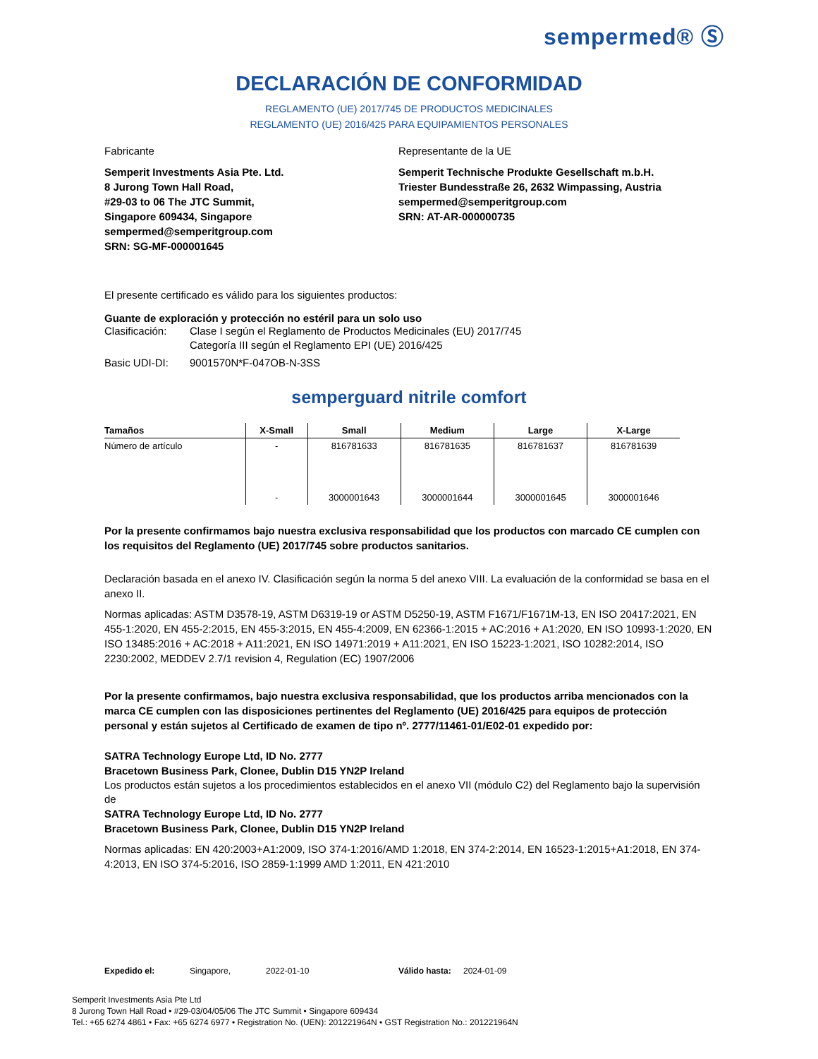sempermed® Ⓢ
DECLARACIÓN DE CONFORMIDAD
REGLAMENTO (UE) 2017/745 DE PRODUCTOS MEDICINALES
REGLAMENTO (UE) 2016/425 PARA EQUIPAMIENTOS PERSONALES
Fabricante
Semperit Investments Asia Pte. Ltd.
8 Jurong Town Hall Road,
#29-03 to 06 The JTC Summit,
Singapore 609434, Singapore
sempermed@semperitgroup.com
SRN: SG-MF-000001645
Representante de la UE
Semperit Technische Produkte Gesellschaft m.b.H.
Triester Bundesstraße 26, 2632 Wimpassing, Austria
sempermed@semperitgroup.com
SRN: AT-AR-000000735
El presente certificado es válido para los siguientes productos:
Guante de exploración y protección no estéril para un solo uso
Clasificación: Clase I según el Reglamento de Productos Medicinales (EU) 2017/745
Categoría III según el Reglamento EPI (UE) 2016/425
Basic UDI-DI: 9001570N*F-047OB-N-3SS
semperguard nitrile comfort
| Tamaños | X-Small | Small | Medium | Large | X-Large |
| --- | --- | --- | --- | --- | --- |
| Número de artículo | - | 816781633 | 816781635 | 816781637 | 816781639 |
| | - | 3000001643 | 3000001644 | 3000001645 | 3000001646 |
Por la presente confirmamos bajo nuestra exclusiva responsabilidad que los productos con marcado CE cumplen con los requisitos del Reglamento (UE) 2017/745 sobre productos sanitarios.
Declaración basada en el anexo IV. Clasificación según la norma 5 del anexo VIII. La evaluación de la conformidad se basa en el anexo II.
Normas aplicadas: ASTM D3578-19, ASTM D6319-19 or ASTM D5250-19, ASTM F1671/F1671M-13, EN ISO 20417:2021, EN 455-1:2020, EN 455-2:2015, EN 455-3:2015, EN 455-4:2009, EN 62366-1:2015 + AC:2016 + A1:2020, EN ISO 10993-1:2020, EN ISO 13485:2016 + AC:2018 + A11:2021, EN ISO 14971:2019 + A11:2021, EN ISO 15223-1:2021, ISO 10282:2014, ISO 2230:2002, MEDDEV 2.7/1 revision 4, Regulation (EC) 1907/2006
Por la presente confirmamos, bajo nuestra exclusiva responsabilidad, que los productos arriba mencionados con la marca CE cumplen con las disposiciones pertinentes del Reglamento (UE) 2016/425 para equipos de protección personal y están sujetos al Certificado de examen de tipo nº. 2777/11461-01/E02-01 expedido por:
SATRA Technology Europe Ltd, ID No. 2777
Bracetown Business Park, Clonee, Dublin D15 YN2P Ireland
Los productos están sujetos a los procedimientos establecidos en el anexo VII (módulo C2) del Reglamento bajo la supervisión de
SATRA Technology Europe Ltd, ID No. 2777
Bracetown Business Park, Clonee, Dublin D15 YN2P Ireland
Normas aplicadas: EN 420:2003+A1:2009, ISO 374-1:2016/AMD 1:2018, EN 374-2:2014, EN 16523-1:2015+A1:2018, EN 374-4:2013, EN ISO 374-5:2016, ISO 2859-1:1999 AMD 1:2011, EN 421:2010
Expedido el: Singapore, 2022-01-10 Válido hasta: 2024-01-09
Semperit Investments Asia Pte Ltd
8 Jurong Town Hall Road • #29-03/04/05/06 The JTC Summit • Singapore 609434
Tel.: +65 6274 4861 • Fax: +65 6274 6977 • Registration No. (UEN): 201221964N • GST Registration No.: 201221964N